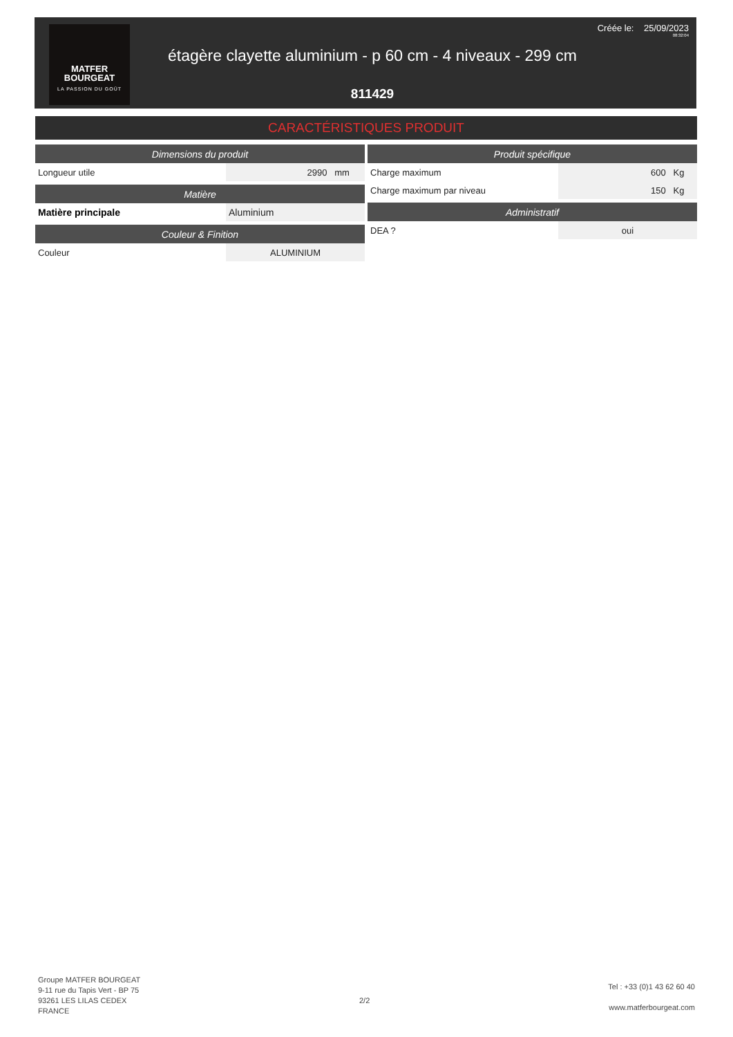MATFER
BOURGEAT
LA PASSION DU GOÛT
étagère clayette aluminium - p 60 cm - 4 niveaux - 299 cm
811429
Créée le: 25/09/2023
08:32:04
CARACTÉRISTIQUES PRODUIT
| Dimensions du produit | |
| --- | --- |
| Longueur utile | 2990 mm |
| Matière | |
| --- | --- |
| Matière principale | Aluminium |
| Couleur & Finition | |
| --- | --- |
| Couleur | ALUMINIUM |
| Produit spécifique | |
| --- | --- |
| Charge maximum | 600 Kg |
| Charge maximum par niveau | 150 Kg |
| Administratif | |
| --- | --- |
| DEA ? | oui |
Groupe MATFER BOURGEAT
9-11 rue du Tapis Vert - BP 75
93261 LES LILAS CEDEX
FRANCE
2/2
Tel : +33 (0)1 43 62 60 40
www.matferbourgeat.com